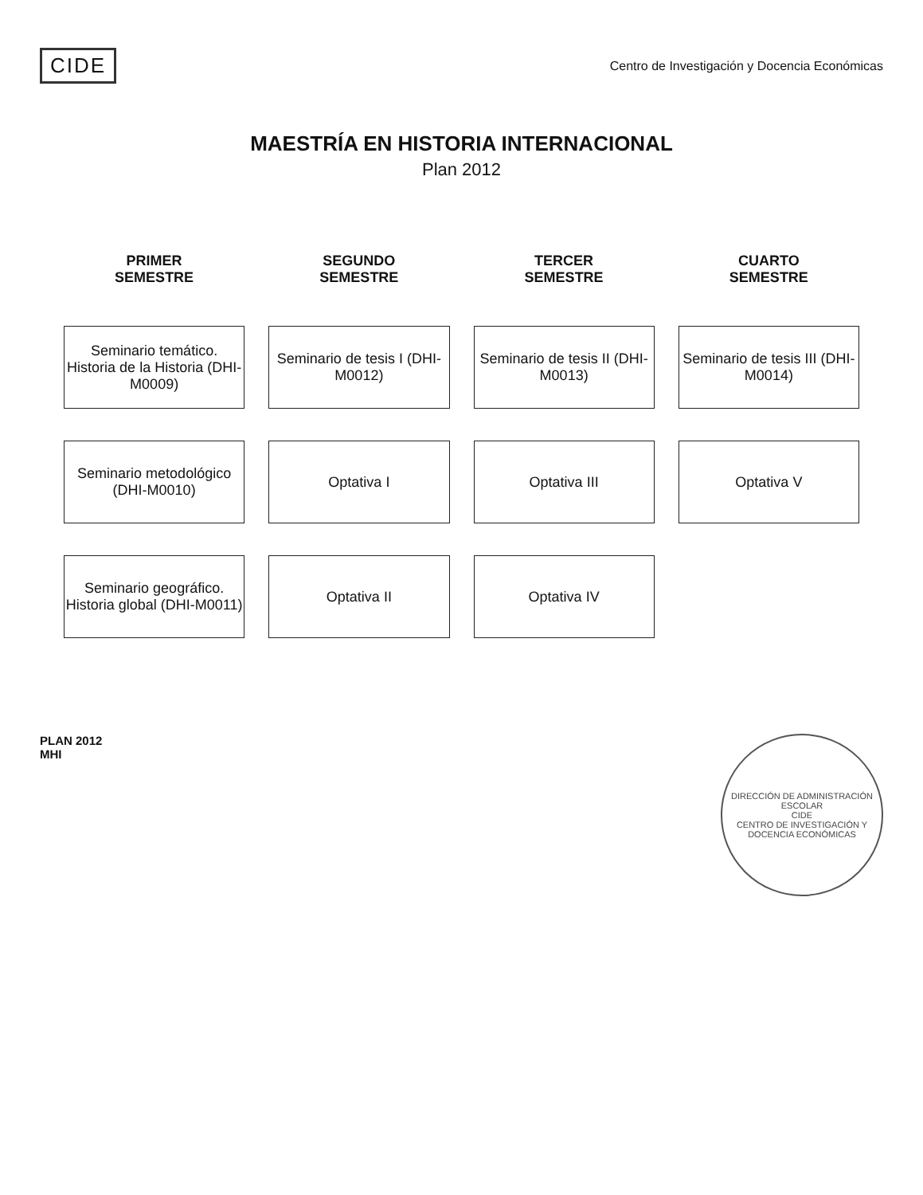CIDE
Centro de Investigación y Docencia Económicas
MAESTRÍA EN HISTORIA INTERNACIONAL
Plan 2012
| PRIMER SEMESTRE | SEGUNDO SEMESTRE | TERCER SEMESTRE | CUARTO SEMESTRE |
| --- | --- | --- | --- |
| Seminario temático. Historia de la Historia (DHI-M0009) | Seminario de tesis I (DHI-M0012) | Seminario de tesis II (DHI-M0013) | Seminario de tesis III (DHI-M0014) |
| Seminario metodológico (DHI-M0010) | Optativa I | Optativa III | Optativa V |
| Seminario geográfico. Historia global (DHI-M0011) | Optativa II | Optativa IV | |
PLAN 2012
MHI
DIRECCIÓN DE ADMINISTRACIÓN ESCOLAR
CIDE
CENTRO DE INVESTIGACIÓN Y DOCENCIA ECONÓMICAS